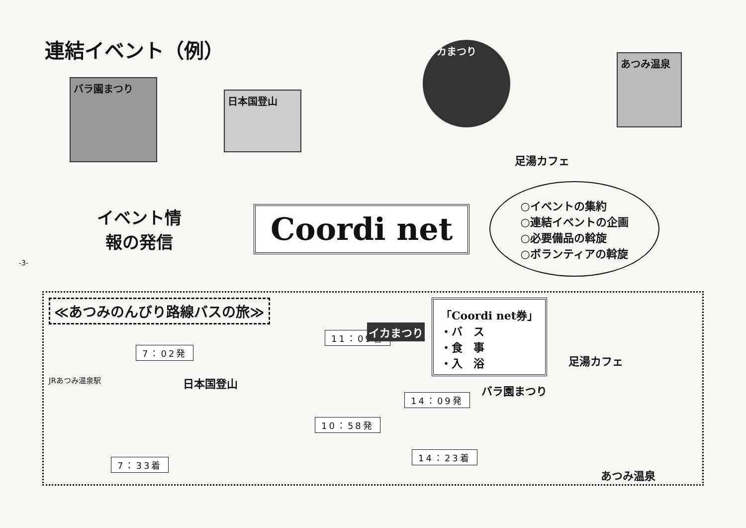-3-
連結イベント（例）
バラ園まつり
日本国登山
イカまつり
足湯カフェ
あつみ温泉
イベント情
報の発信
Coordi net
○イベントの集約
○連結イベントの企画
○必要備品の斡旋
○ボランティアの斡旋
≪あつみのんびり路線バスの旅≫
「Coordi net券」
・バ　ス
・食　事
・入　浴
JRあつみ温泉駅
7：02発
7：33着
日本国登山
10：58発
11：09着 イカまつり
14：09発
14：23着
バラ園まつり
足湯カフェ
あつみ温泉